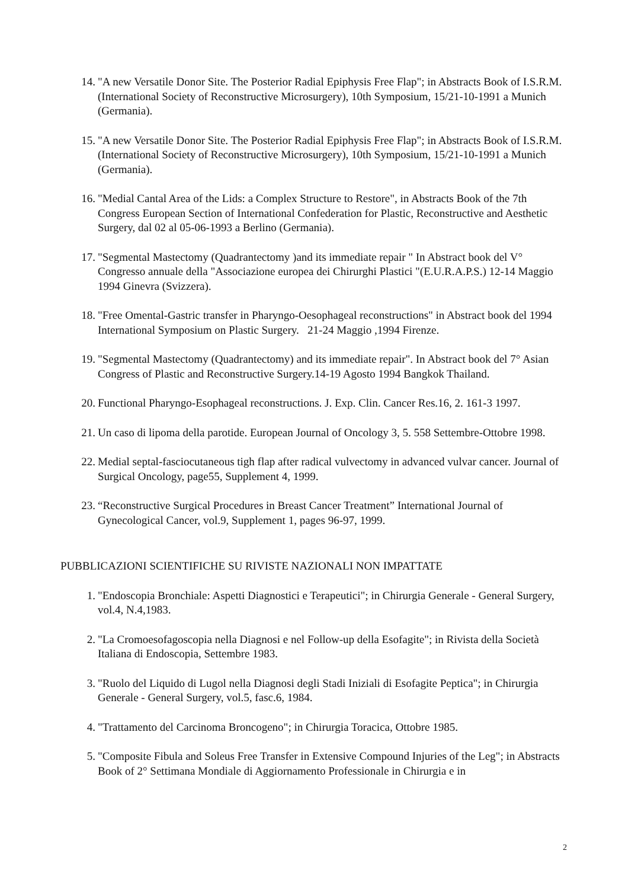14. "A new Versatile Donor Site. The Posterior Radial Epiphysis Free Flap"; in Abstracts Book of I.S.R.M. (International Society of Reconstructive Microsurgery), 10th Symposium, 15/21-10-1991 a Munich (Germania).
15. "A new Versatile Donor Site. The Posterior Radial Epiphysis Free Flap"; in Abstracts Book of I.S.R.M. (International Society of Reconstructive Microsurgery), 10th Symposium, 15/21-10-1991 a Munich (Germania).
16. "Medial Cantal Area of the Lids: a Complex Structure to Restore", in Abstracts Book of the 7th Congress European Section of International Confederation for Plastic, Reconstructive and Aesthetic Surgery, dal 02 al 05-06-1993 a Berlino (Germania).
17. "Segmental Mastectomy (Quadrantectomy )and its immediate repair " In Abstract book del V° Congresso annuale della "Associazione europea dei Chirurghi Plastici "(E.U.R.A.P.S.) 12-14 Maggio 1994 Ginevra (Svizzera).
18. "Free Omental-Gastric transfer in Pharyngo-Oesophageal reconstructions" in Abstract book del 1994 International Symposium on Plastic Surgery. 21-24 Maggio ,1994 Firenze.
19. "Segmental Mastectomy (Quadrantectomy) and its immediate repair". In Abstract book del 7° Asian Congress of Plastic and Reconstructive Surgery.14-19 Agosto 1994 Bangkok Thailand.
20. Functional Pharyngo-Esophageal reconstructions. J. Exp. Clin. Cancer Res.16, 2. 161-3 1997.
21. Un caso di lipoma della parotide. European Journal of Oncology 3, 5. 558 Settembre-Ottobre 1998.
22. Medial septal-fasciocutaneous tigh flap after radical vulvectomy in advanced vulvar cancer. Journal of Surgical Oncology, page55, Supplement 4, 1999.
23. “Reconstructive Surgical Procedures in Breast Cancer Treatment” International Journal of Gynecological Cancer, vol.9, Supplement 1, pages 96-97, 1999.
PUBBLICAZIONI SCIENTIFICHE SU RIVISTE NAZIONALI NON IMPATTATE
1. "Endoscopia Bronchiale: Aspetti Diagnostici e Terapeutici"; in Chirurgia Generale - General Surgery, vol.4, N.4,1983.
2. "La Cromoesofagoscopia nella Diagnosi e nel Follow-up della Esofagite"; in Rivista della Società Italiana di Endoscopia, Settembre 1983.
3. "Ruolo del Liquido di Lugol nella Diagnosi degli Stadi Iniziali di Esofagite Peptica"; in Chirurgia Generale - General Surgery, vol.5, fasc.6, 1984.
4. "Trattamento del Carcinoma Broncogeno"; in Chirurgia Toracica, Ottobre 1985.
5. "Composite Fibula and Soleus Free Transfer in Extensive Compound Injuries of the Leg"; in Abstracts Book of 2° Settimana Mondiale di Aggiornamento Professionale in Chirurgia e in
2